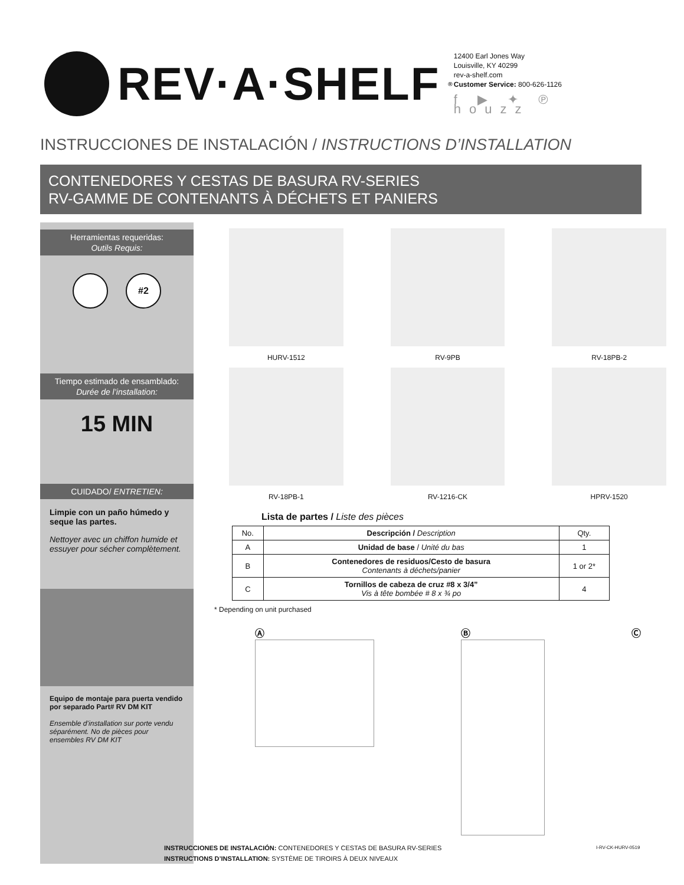REV·A·SHELF<sup>®</sup>
12400 Earl Jones Way
Louisville, KY 40299
rev-a-shelf.com
Customer Service: 800-626-1126
f ▶ ✦ ℗ houzz
INSTRUCCIONES DE INSTALACIÓN / INSTRUCTIONS D’INSTALLATION
CONTENEDORES Y CESTAS DE BASURA RV-SERIES
RV-GAMME DE CONTENANTS À DÉCHETS ET PANIERS
Herramientas requeridas:
Outils Requis:
#2
Tiempo estimado de ensamblado:
Durée de l’installation:
15 MIN
CUIDADO/ ENTRETIEN:
Limpie con un paño húmedo y seque las partes.
Nettoyer avec un chiffon humide et essuyer pour sécher complètement.
Equipo de montaje para puerta vendido por separado Part# RV DM KIT
Ensemble d’installation sur porte vendu séparément. No de pièces pour ensembles RV DM KIT
HURV-1512
RV-9PB
RV-18PB-2
RV-18PB-1
RV-1216-CK
HPRV-1520
Lista de partes / Liste des pièces
| No. | Descripción / Description | Qty. |
| --- | --- | --- |
| A | Unidad de base / Unité du bas | 1 |
| B | Contenedores de residuos/Cesto de basura Contenants à déchets/panier | 1 or 2* |
| C | Tornillos de cabeza de cruz #8 x 3/4” Vis à tête bombée # 8 x ¾ po | 4 |
* Depending on unit purchased
Ⓐ Ⓑ Ⓒ
INSTRUCCIONES DE INSTALACIÓN: CONTENEDORES Y CESTAS DE BASURA RV-SERIES
INSTRUCTIONS D’INSTALLATION: SYSTÈME DE TIROIRS À DEUX NIVEAUX
I-RV-CK-HURV-0519